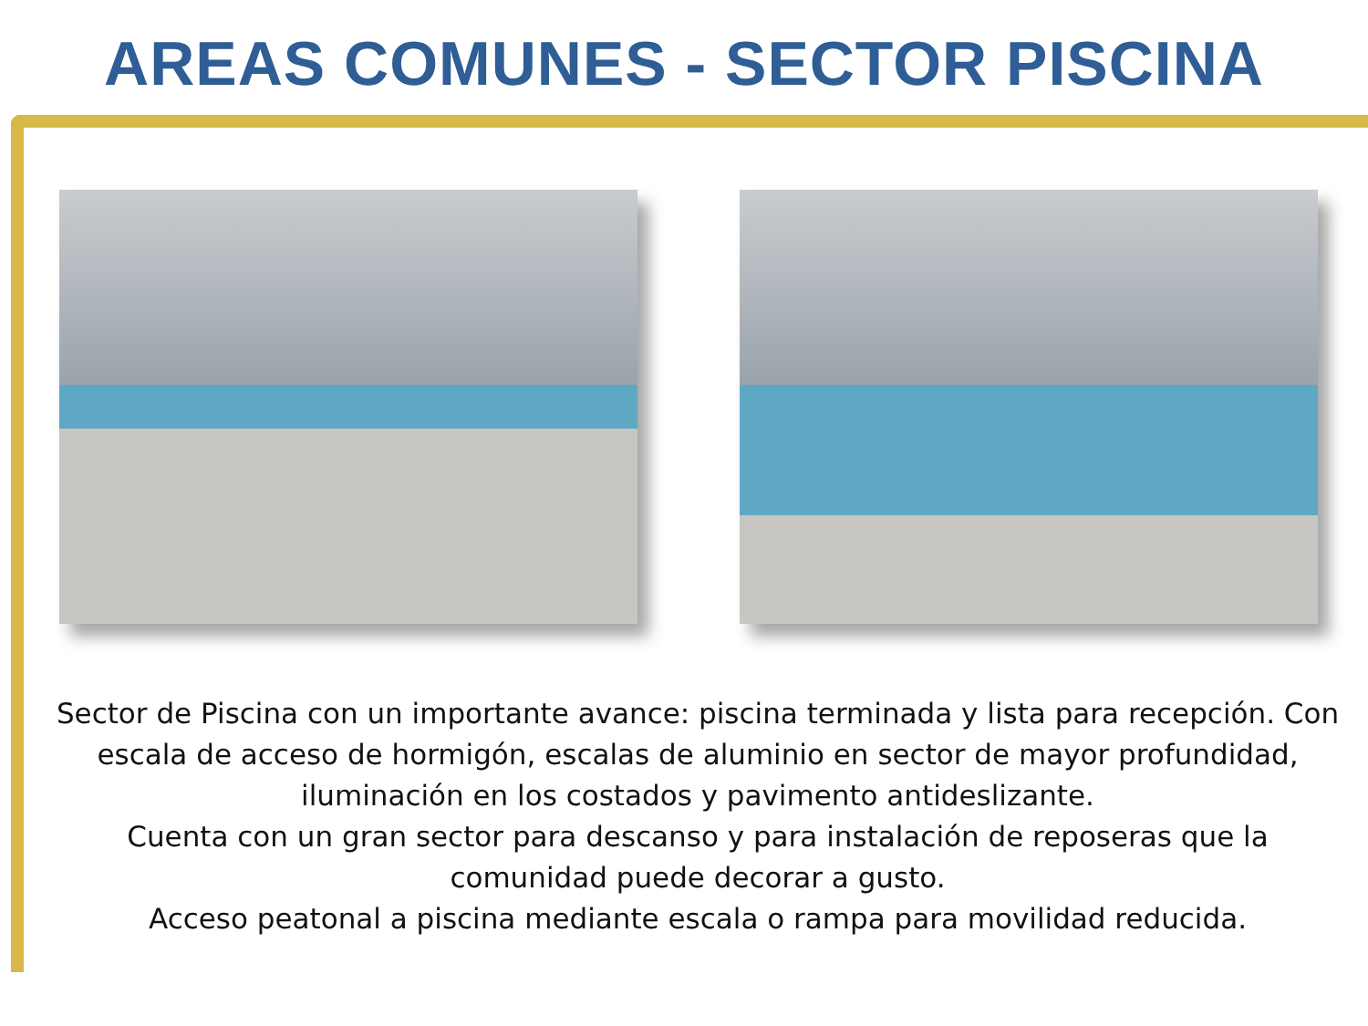AREAS COMUNES - SECTOR PISCINA
Sector de Piscina con un importante avance: piscina terminada y lista para recepción. Con escala de acceso de hormigón, escalas de aluminio en sector de mayor profundidad, iluminación en los costados y pavimento antideslizante.
Cuenta con un gran sector para descanso y para instalación de reposeras que la comunidad puede decorar a gusto.
Acceso peatonal a piscina mediante escala o rampa para movilidad reducida.